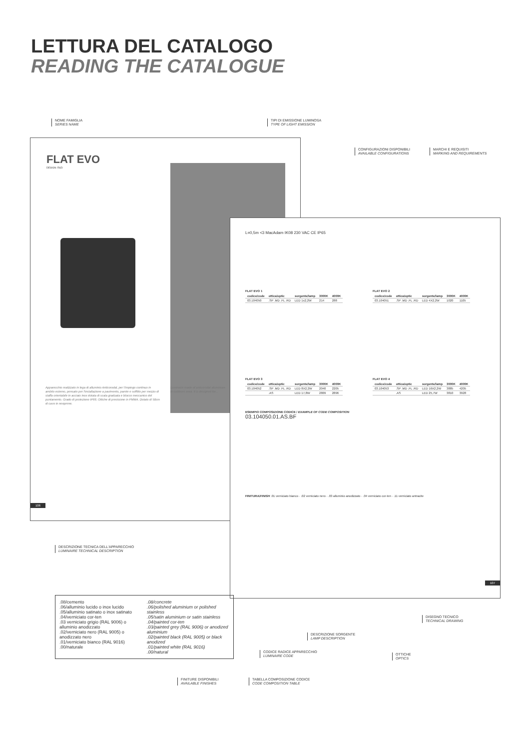LETTURA DEL CATALOGO
READING THE CATALOGUE
NOME FAMIGLIA
SERIES NAME
TIPI DI EMISSIONE LUMINOSA
TYPE OF LIGHT EMISSION
CONFIGURAZIONI DISPONIBILI
AVAILABLE CONFIGURATIONS
MARCHI E REQUISITI
MARKING AND REQUIREMENTS
FLAT EVO
DESIGN: R&D
Apparecchio realizzato in lega di alluminio Anticorodal, per l'impiego continuo in ambito esterno, pensato per l'installazione a pavimento, parete e soffitto per mezzo di staffa orientabile in acciaio inox dotata di scala graduata e blocco meccanico del puntamento. Grado di protezione IP66. Ottiche di precisione in PMMA. Dotato di 50cm di cavo in neoprene.
Luminaire made of anticorodal aluminium in outdoors area. It is designed for...
106
L=0,5m <3 MacAdam IK08 230 VAC CE IP65
FLAT EVO 1
| codice/code | ottica/optic | sorgente/lamp | 3000K | 4000K |
| --- | --- | --- | --- | --- |
| 03.104050 | .SP .MD .FL .RD | LED 1x2,2W | 214 | 288 |
FLAT EVO 2
| codice/code | ottica/optic | sorgente/lamp | 3000K | 4000K |
| --- | --- | --- | --- | --- |
| 03.104051 | .SP .MD .FL .RD | LED 4X2,2W | 1020 | 1105 |
FLAT EVO 3
| codice/code | ottica/optic | sorgente/lamp | 3000K | 4000K |
| --- | --- | --- | --- | --- |
| 03.104052 | .SP .MD .FL .RD | LED 8X2,2W | 2040 | 2205 |
| | .AS | LED 17,8W | 2809 | 2896 |
FLAT EVO 4
| codice/code | ottica/optic | sorgente/lamp | 3000K | 4000K |
| --- | --- | --- | --- | --- |
| 03.104053 | .SP .MD .FL .RD | LED 16X2,2W | 3885 | 4205 |
| | .AS | LED 25,7W | 3810 | 3928 |
ESEMPIO COMPOSIZIONE CODICE / EXAMPLE OF CODE COMPOSITION
03.104050.01.AS.BF
FINITURA/FINISH .01 verniciato bianco · .02 verniciato nero · .03 alluminio anodizzato · .04 verniciato cor-ten · .11 verniciato antracite
107
DESCRIZIONE TECNICA DELL'APPARECCHIO
LUMINAIRE TECHNICAL DESCRIPTION
.08/cemento
.06/alluminio lucido o inox lucido
.05/alluminio satinato o inox satinato
.04/verniciato cor-ten
.03 verniciato grigio (RAL 9006) o alluminio anodizzato
.02/verniciato nero (RAL 9005) o anodizzato nero
.01/verniciato bianco (RAL 9016)
.00/naturale
.08/concrete
.06/polished aluminium or polished stainless
.05/satin aluminium or satin stainless
.04/painted cor-ten
.03/painted grey (RAL 9006) or anodized aluminium
.02/painted black (RAL 9005) or black anodized
.01/painted white (RAL 9016)
.00/natural
DISEGNO TECNICO
TECHNICAL DRAWING
DESCRIZIONE SORGENTE
LAMP DESCRIPTION
CODICE RADICE APPARECCHIO
LUMINAIRE CODE
OTTICHE
OPTICS
FINITURE DISPONIBILI
AVAILABLE FINISHES
TABELLA COMPOSIZIONE CODICE
CODE COMPOSITION TABLE